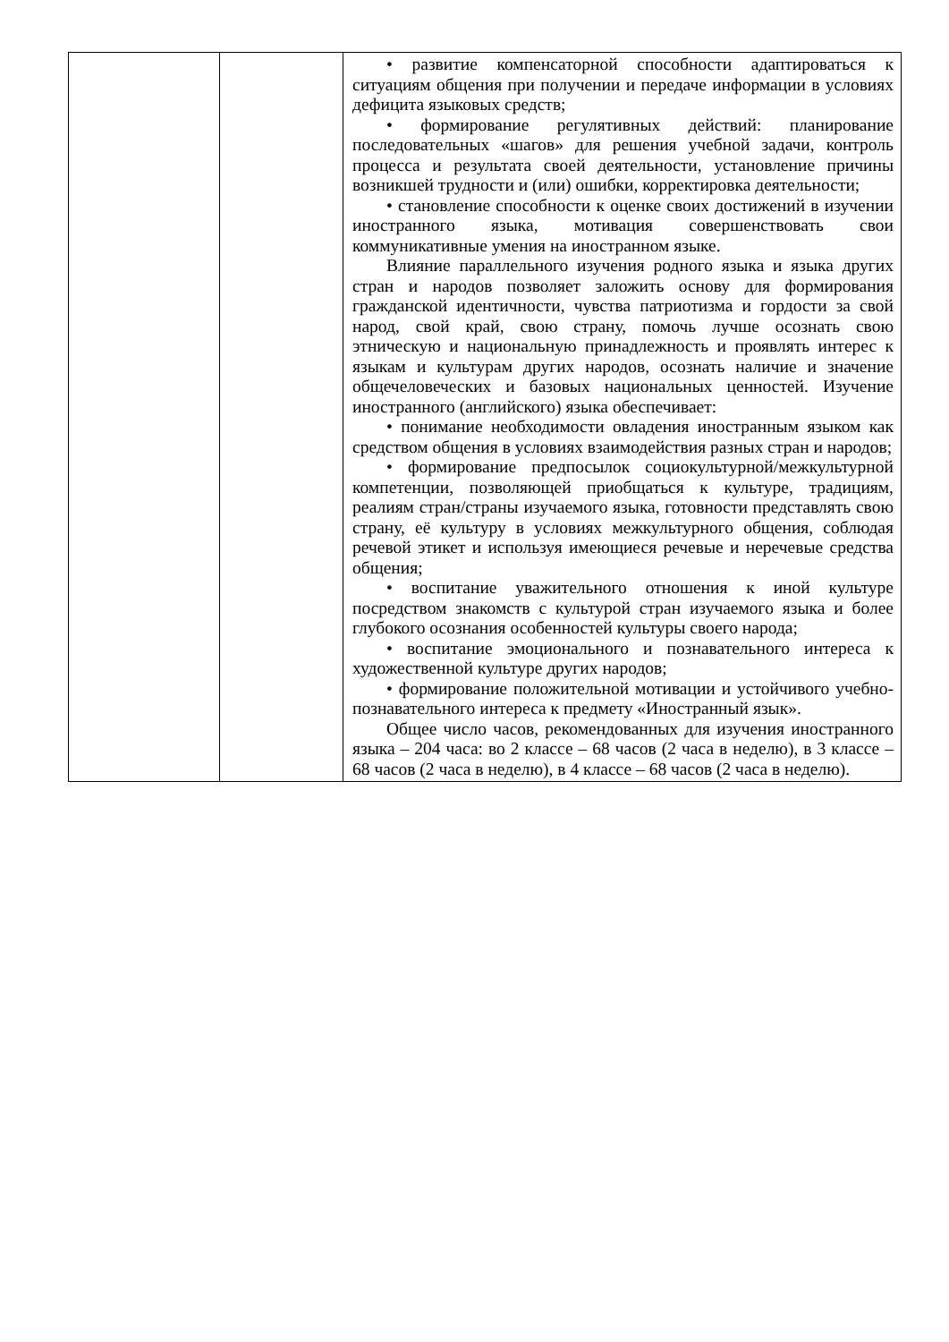| | | • развитие компенсаторной способности адаптироваться к ситуациям общения при получении и передаче информации в условиях дефицита языковых средств; • формирование регулятивных действий: планирование последовательных «шагов» для решения учебной задачи, контроль процесса и результата своей деятельности, установление причины возникшей трудности и (или) ошибки, корректировка деятельности; • становление способности к оценке своих достижений в изучении иностранного языка, мотивация совершенствовать свои коммуникативные умения на иностранном языке. Влияние параллельного изучения родного языка и языка других стран и народов позволяет заложить основу для формирования гражданской идентичности, чувства патриотизма и гордости за свой народ, свой край, свою страну, помочь лучше осознать свою этническую и национальную принадлежность и проявлять интерес к языкам и культурам других народов, осознать наличие и значение общечеловеческих и базовых национальных ценностей. Изучение иностранного (английского) языка обеспечивает: • понимание необходимости овладения иностранным языком как средством общения в условиях взаимодействия разных стран и народов; • формирование предпосылок социокультурной/межкультурной компетенции, позволяющей приобщаться к культуре, традициям, реалиям стран/страны изучаемого языка, готовности представлять свою страну, её культуру в условиях межкультурного общения, соблюдая речевой этикет и используя имеющиеся речевые и неречевые средства общения; • воспитание уважительного отношения к иной культуре посредством знакомств с культурой стран изучаемого языка и более глубокого осознания особенностей культуры своего народа; • воспитание эмоционального и познавательного интереса к художественной культуре других народов; • формирование положительной мотивации и устойчивого учебно-познавательного интереса к предмету «Иностранный язык». Общее число часов, рекомендованных для изучения иностранного языка – 204 часа: во 2 классе – 68 часов (2 часа в неделю), в 3 классе – 68 часов (2 часа в неделю), в 4 классе – 68 часов (2 часа в неделю). |